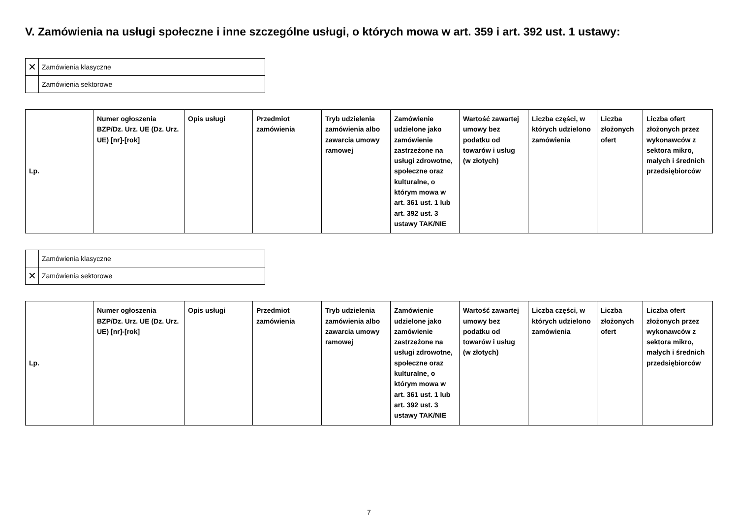V. Zamówienia na usługi społeczne i inne szczególne usługi, o których mowa w art. 359 i art. 392 ust. 1 ustawy:
| ✕ | Zamówienia klasyczne |
| | Zamówienia sektorowe |
| Lp. | Numer ogłoszenia BZP/Dz. Urz. UE (Dz. Urz. UE) [nr]-[rok] | Opis usługi | Przedmiot zamówienia | Tryb udzielenia zamówienia albo zawarcia umowy ramowej | Zamówienie udzielone jako zamówienie zastrzeżone na usługi zdrowotne, społeczne oraz kulturalne, o którym mowa w art. 361 ust. 1 lub art. 392 ust. 3 ustawy TAK/NIE | Wartość zawartej umowy bez podatku od towarów i usług (w złotych) | Liczba części, w których udzielono zamówienia | Liczba złożonych ofert | Liczba ofert złożonych przez wykonawców z sektora mikro, małych i średnich przedsiębiorców |
| --- | --- | --- | --- | --- | --- | --- | --- | --- | --- |
| | Zamówienia klasyczne |
| ✕ | Zamówienia sektorowe |
| Lp. | Numer ogłoszenia BZP/Dz. Urz. UE (Dz. Urz. UE) [nr]-[rok] | Opis usługi | Przedmiot zamówienia | Tryb udzielenia zamówienia albo zawarcia umowy ramowej | Zamówienie udzielone jako zamówienie zastrzeżone na usługi zdrowotne, społeczne oraz kulturalne, o którym mowa w art. 361 ust. 1 lub art. 392 ust. 3 ustawy TAK/NIE | Wartość zawartej umowy bez podatku od towarów i usług (w złotych) | Liczba części, w których udzielono zamówienia | Liczba złożonych ofert | Liczba ofert złożonych przez wykonawców z sektora mikro, małych i średnich przedsiębiorców |
| --- | --- | --- | --- | --- | --- | --- | --- | --- | --- |
7